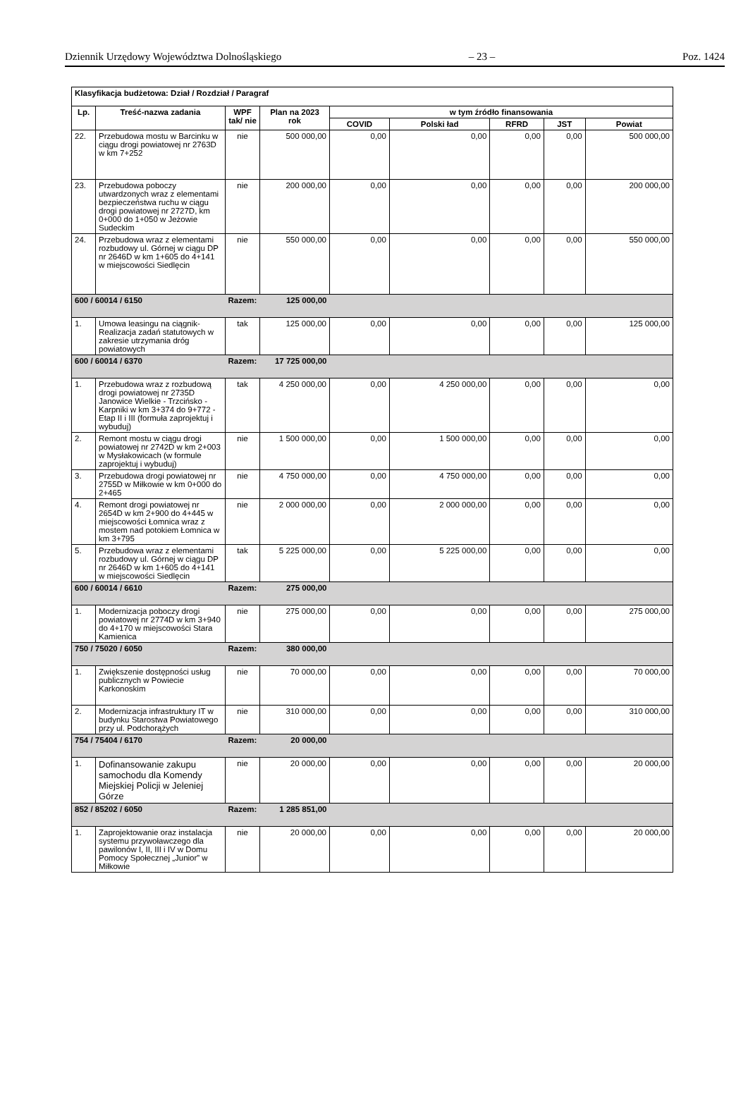Dziennik Urzędowy Województwa Dolnośląskiego – 23 – Poz. 1424
| Klasyfikacja budżetowa: Dział / Rozdział / Paragraf | | | | | | | | |
| --- | --- | --- | --- | --- | --- | --- | --- | --- |
| Lp. | Treść-nazwa zadania | WPF tak/ nie | Plan na 2023 rok | w tym źródło finansowania | | | | |
| | | | | COVID | Polski ład | RFRD | JST | Powiat |
| 22. | Przebudowa mostu w Barcinku w ciągu drogi powiatowej nr 2763D w km 7+252 | nie | 500 000,00 | 0,00 | 0,00 | 0,00 | 0,00 | 500 000,00 |
| 23. | Przebudowa poboczy utwardzonych wraz z elementami bezpieczeństwa ruchu w ciągu drogi powiatowej nr 2727D, km 0+000 do 1+050 w Jeżowie Sudeckim | nie | 200 000,00 | 0,00 | 0,00 | 0,00 | 0,00 | 200 000,00 |
| 24. | Przebudowa wraz z elementami rozbudowy ul. Górnej w ciągu DP nr 2646D w km 1+605 do 4+141 w miejscowości Siedlęcin | nie | 550 000,00 | 0,00 | 0,00 | 0,00 | 0,00 | 550 000,00 |
| 600 / 60014 / 6150 | | Razem: | 125 000,00 | | | | | |
| 1. | Umowa leasingu na ciągnik-Realizacja zadań statutowych w zakresie utrzymania dróg powiatowych | tak | 125 000,00 | 0,00 | 0,00 | 0,00 | 0,00 | 125 000,00 |
| 600 / 60014 / 6370 | | Razem: | 17 725 000,00 | | | | | |
| 1. | Przebudowa wraz z rozbudową drogi powiatowej nr 2735D Janowice Wielkie - Trzcińsko - Karpniki w km 3+374 do 9+772 - Etap II i III (formuła zaprojektuj i wybuduj) | tak | 4 250 000,00 | 0,00 | 4 250 000,00 | 0,00 | 0,00 | 0,00 |
| 2. | Remont mostu w ciągu drogi powiatowej nr 2742D w km 2+003 w Mysłakowicach (w formule zaprojektuj i wybuduj) | nie | 1 500 000,00 | 0,00 | 1 500 000,00 | 0,00 | 0,00 | 0,00 |
| 3. | Przebudowa drogi powiatowej nr 2755D w Miłkowie w km 0+000 do 2+465 | nie | 4 750 000,00 | 0,00 | 4 750 000,00 | 0,00 | 0,00 | 0,00 |
| 4. | Remont drogi powiatowej nr 2654D w km 2+900 do 4+445 w miejscowości Łomnica wraz z mostem nad potokiem Łomnica w km 3+795 | nie | 2 000 000,00 | 0,00 | 2 000 000,00 | 0,00 | 0,00 | 0,00 |
| 5. | Przebudowa wraz z elementami rozbudowy ul. Górnej w ciągu DP nr 2646D w km 1+605 do 4+141 w miejscowości Siedlęcin | tak | 5 225 000,00 | 0,00 | 5 225 000,00 | 0,00 | 0,00 | 0,00 |
| 600 / 60014 / 6610 | | Razem: | 275 000,00 | | | | | |
| 1. | Modernizacja poboczy drogi powiatowej nr 2774D w km 3+940 do 4+170 w miejscowości Stara Kamienica | nie | 275 000,00 | 0,00 | 0,00 | 0,00 | 0,00 | 275 000,00 |
| 750 / 75020 / 6050 | | Razem: | 380 000,00 | | | | | |
| 1. | Zwiększenie dostępności usług publicznych w Powiecie Karkonoskim | nie | 70 000,00 | 0,00 | 0,00 | 0,00 | 0,00 | 70 000,00 |
| 2. | Modernizacja infrastruktury IT w budynku Starostwa Powiatowego przy ul. Podchorążych | nie | 310 000,00 | 0,00 | 0,00 | 0,00 | 0,00 | 310 000,00 |
| 754 / 75404 / 6170 | | Razem: | 20 000,00 | | | | | |
| 1. | Dofinansowanie zakupu samochodu dla Komendy Miejskiej Policji w Jeleniej Górze | nie | 20 000,00 | 0,00 | 0,00 | 0,00 | 0,00 | 20 000,00 |
| 852 / 85202 / 6050 | | Razem: | 1 285 851,00 | | | | | |
| 1. | Zaprojektowanie oraz instalacja systemu przywoławczego dla pawilonów I, II, III i IV w Domu Pomocy Społecznej „Junior” w Miłkowie | nie | 20 000,00 | 0,00 | 0,00 | 0,00 | 0,00 | 20 000,00 |